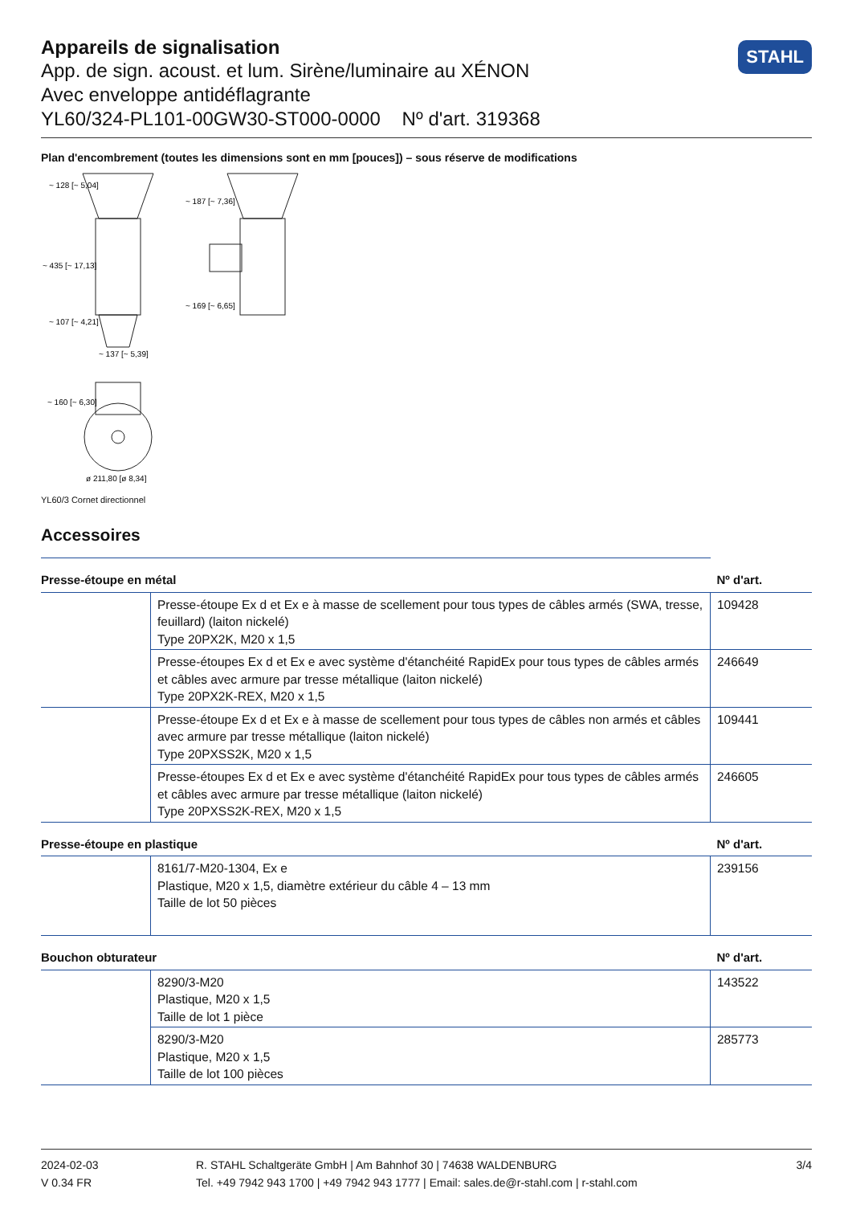STAHL
Appareils de signalisation
App. de sign. acoust. et lum. Sirène/luminaire au XÉNON
Avec enveloppe antidéflagrante
YL60/324-PL101-00GW30-ST000-0000 Nº d'art. 319368
Plan d'encombrement (toutes les dimensions sont en mm [pouces]) – sous réserve de modifications
~ 137 [~ 5,39]
ø 211,80 [ø 8,34]
~ 435 [~ 17,13]
~ 128 [~ 5,04]
~ 107 [~ 4,21]
~ 187 [~ 7,36]
~ 169 [~ 6,65]
~ 160 [~ 6,30]
YL60/3 Cornet directionnel
Accessoires
| Presse-étoupe en métal | | Nº d'art. |
| --- | --- | --- |
| | Presse-étoupe Ex d et Ex e à masse de scellement pour tous types de câbles armés (SWA, tresse, feuillard) (laiton nickelé) Type 20PX2K, M20 x 1,5 | 109428 |
| | Presse-étoupes Ex d et Ex e avec système d'étanchéité RapidEx pour tous types de câbles armés et câbles avec armure par tresse métallique (laiton nickelé) Type 20PX2K-REX, M20 x 1,5 | 246649 |
| | Presse-étoupe Ex d et Ex e à masse de scellement pour tous types de câbles non armés et câbles avec armure par tresse métallique (laiton nickelé) Type 20PXSS2K, M20 x 1,5 | 109441 |
| | Presse-étoupes Ex d et Ex e avec système d'étanchéité RapidEx pour tous types de câbles armés et câbles avec armure par tresse métallique (laiton nickelé) Type 20PXSS2K-REX, M20 x 1,5 | 246605 |
| Presse-étoupe en plastique | | Nº d'art. |
| | 8161/7-M20-1304, Ex e Plastique, M20 x 1,5, diamètre extérieur du câble 4 – 13 mm Taille de lot 50 pièces | 239156 |
| Bouchon obturateur | | Nº d'art. |
| | 8290/3-M20 Plastique, M20 x 1,5 Taille de lot 1 pièce | 143522 |
| | 8290/3-M20 Plastique, M20 x 1,5 Taille de lot 100 pièces | 285773 |
2024-02-03
V 0.34 FR
R. STAHL Schaltgeräte GmbH | Am Bahnhof 30 | 74638 WALDENBURG
Tel. +49 7942 943 1700 | +49 7942 943 1777 | Email: sales.de@r-stahl.com | r-stahl.com
3/4